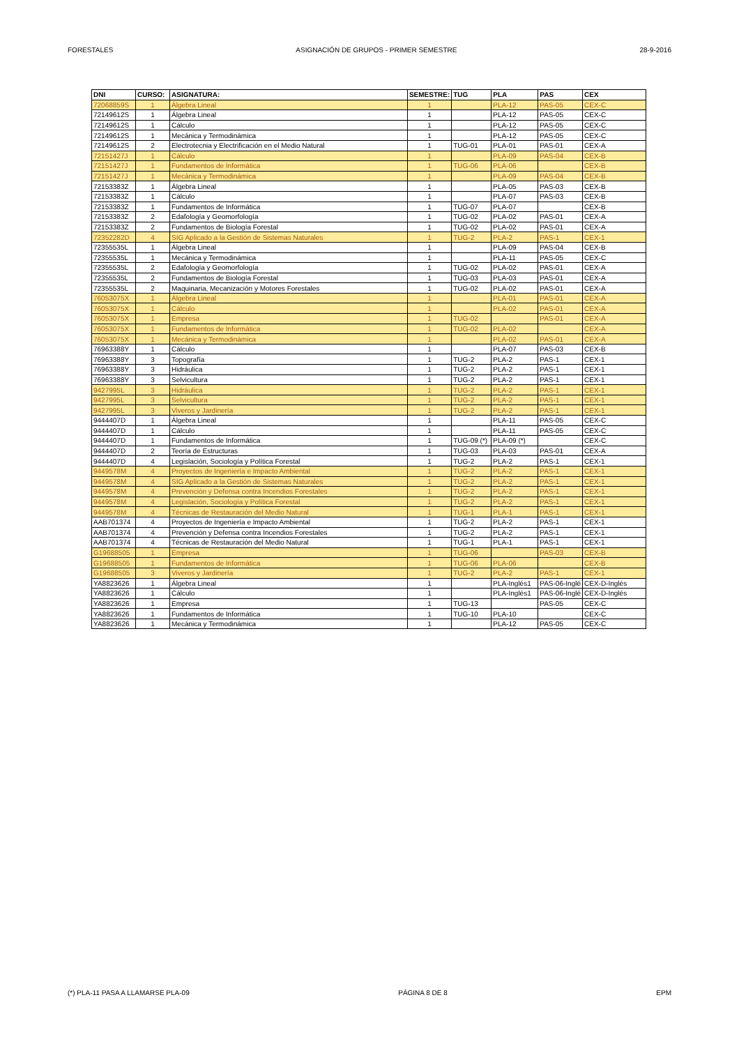FORESTALES ASIGNACIÓN DE GRUPOS - PRIMER SEMESTRE 28-9-2016
| DNI | CURSO: | ASIGNATURA: | SEMESTRE: | TUG | PLA | PAS | CEX |
| --- | --- | --- | --- | --- | --- | --- | --- |
| 72068859S | 1 | Álgebra Lineal | 1 | | PLA-12 | PAS-05 | CEX-C |
| 72149612S | 1 | Álgebra Lineal | 1 | | PLA-12 | PAS-05 | CEX-C |
| 72149612S | 1 | Cálculo | 1 | | PLA-12 | PAS-05 | CEX-C |
| 72149612S | 1 | Mecánica y Termodinámica | 1 | | PLA-12 | PAS-05 | CEX-C |
| 72149612S | 2 | Electrotecnia y Electrificación en el Medio Natural | 1 | TUG-01 | PLA-01 | PAS-01 | CEX-A |
| 72151427J | 1 | Cálculo | 1 | | PLA-09 | PAS-04 | CEX-B |
| 72151427J | 1 | Fundamentos de Informática | 1 | TUG-06 | PLA-06 | | CEX-B |
| 72151427J | 1 | Mecánica y Termodinámica | 1 | | PLA-09 | PAS-04 | CEX-B |
| 72153383Z | 1 | Álgebra Lineal | 1 | | PLA-05 | PAS-03 | CEX-B |
| 72153383Z | 1 | Cálculo | 1 | | PLA-07 | PAS-03 | CEX-B |
| 72153383Z | 1 | Fundamentos de Informática | 1 | TUG-07 | PLA-07 | | CEX-B |
| 72153383Z | 2 | Edafología y Geomorfología | 1 | TUG-02 | PLA-02 | PAS-01 | CEX-A |
| 72153383Z | 2 | Fundamentos de Biología Forestal | 1 | TUG-02 | PLA-02 | PAS-01 | CEX-A |
| 72352282D | 4 | SIG Aplicado a la Gestión de Sistemas Naturales | 1 | TUG-2 | PLA-2 | PAS-1 | CEX-1 |
| 72355535L | 1 | Álgebra Lineal | 1 | | PLA-09 | PAS-04 | CEX-B |
| 72355535L | 1 | Mecánica y Termodinámica | 1 | | PLA-11 | PAS-05 | CEX-C |
| 72355535L | 2 | Edafología y Geomorfología | 1 | TUG-02 | PLA-02 | PAS-01 | CEX-A |
| 72355535L | 2 | Fundamentos de Biología Forestal | 1 | TUG-03 | PLA-03 | PAS-01 | CEX-A |
| 72355535L | 2 | Maquinaria, Mecanización y Motores Forestales | 1 | TUG-02 | PLA-02 | PAS-01 | CEX-A |
| 76053075X | 1 | Álgebra Lineal | 1 | | PLA-01 | PAS-01 | CEX-A |
| 76053075X | 1 | Cálculo | 1 | | PLA-02 | PAS-01 | CEX-A |
| 76053075X | 1 | Empresa | 1 | TUG-02 | | PAS-01 | CEX-A |
| 76053075X | 1 | Fundamentos de Informática | 1 | TUG-02 | PLA-02 | | CEX-A |
| 76053075X | 1 | Mecánica y Termodinámica | 1 | | PLA-02 | PAS-01 | CEX-A |
| 76963388Y | 1 | Cálculo | 1 | | PLA-07 | PAS-03 | CEX-B |
| 76963388Y | 3 | Topografía | 1 | TUG-2 | PLA-2 | PAS-1 | CEX-1 |
| 76963388Y | 3 | Hidráulica | 1 | TUG-2 | PLA-2 | PAS-1 | CEX-1 |
| 76963388Y | 3 | Selvicultura | 1 | TUG-2 | PLA-2 | PAS-1 | CEX-1 |
| 9427995L | 3 | Hidráulica | 1 | TUG-2 | PLA-2 | PAS-1 | CEX-1 |
| 9427995L | 3 | Selvicultura | 1 | TUG-2 | PLA-2 | PAS-1 | CEX-1 |
| 9427995L | 3 | Viveros y Jardinería | 1 | TUG-2 | PLA-2 | PAS-1 | CEX-1 |
| 9444407D | 1 | Álgebra Lineal | 1 | | PLA-11 | PAS-05 | CEX-C |
| 9444407D | 1 | Cálculo | 1 | | PLA-11 | PAS-05 | CEX-C |
| 9444407D | 1 | Fundamentos de Informática | 1 | TUG-09 (*) | PLA-09 (*) | | CEX-C |
| 9444407D | 2 | Teoría de Estructuras | 1 | TUG-03 | PLA-03 | PAS-01 | CEX-A |
| 9444407D | 4 | Legislación, Sociología y Política Forestal | 1 | TUG-2 | PLA-2 | PAS-1 | CEX-1 |
| 9449578M | 4 | Proyectos de Ingeniería e Impacto Ambiental | 1 | TUG-2 | PLA-2 | PAS-1 | CEX-1 |
| 9449578M | 4 | SIG Aplicado a la Gestión de Sistemas Naturales | 1 | TUG-2 | PLA-2 | PAS-1 | CEX-1 |
| 9449578M | 4 | Prevención y Defensa contra Incendios Forestales | 1 | TUG-2 | PLA-2 | PAS-1 | CEX-1 |
| 9449578M | 4 | Legislación, Sociología y Política Forestal | 1 | TUG-2 | PLA-2 | PAS-1 | CEX-1 |
| 9449578M | 4 | Técnicas de Restauración del Medio Natural | 1 | TUG-1 | PLA-1 | PAS-1 | CEX-1 |
| AAB701374 | 4 | Proyectos de Ingeniería e Impacto Ambiental | 1 | TUG-2 | PLA-2 | PAS-1 | CEX-1 |
| AAB701374 | 4 | Prevención y Defensa contra Incendios Forestales | 1 | TUG-2 | PLA-2 | PAS-1 | CEX-1 |
| AAB701374 | 4 | Técnicas de Restauración del Medio Natural | 1 | TUG-1 | PLA-1 | PAS-1 | CEX-1 |
| G19688505 | 1 | Empresa | 1 | TUG-06 | | PAS-03 | CEX-B |
| G19688505 | 1 | Fundamentos de Informática | 1 | TUG-06 | PLA-06 | | CEX-B |
| G19688505 | 3 | Viveros y Jardinería | 1 | TUG-2 | PLA-2 | PAS-1 | CEX-1 |
| YA8823626 | 1 | Álgebra Lineal | 1 | | PLA-Inglés1 | PAS-06-Inglé | CEX-D-Inglés |
| YA8823626 | 1 | Cálculo | 1 | | PLA-Inglés1 | PAS-06-Inglé | CEX-D-Inglés |
| YA8823626 | 1 | Empresa | 1 | TUG-13 | | PAS-05 | CEX-C |
| YA8823626 | 1 | Fundamentos de Informática | 1 | TUG-10 | PLA-10 | | CEX-C |
| YA8823626 | 1 | Mecánica y Termodinámica | 1 | | PLA-12 | PAS-05 | CEX-C |
(*) PLA-11 PASA A LLAMARSE PLA-09 PÁGINA 8 DE 8 EPM